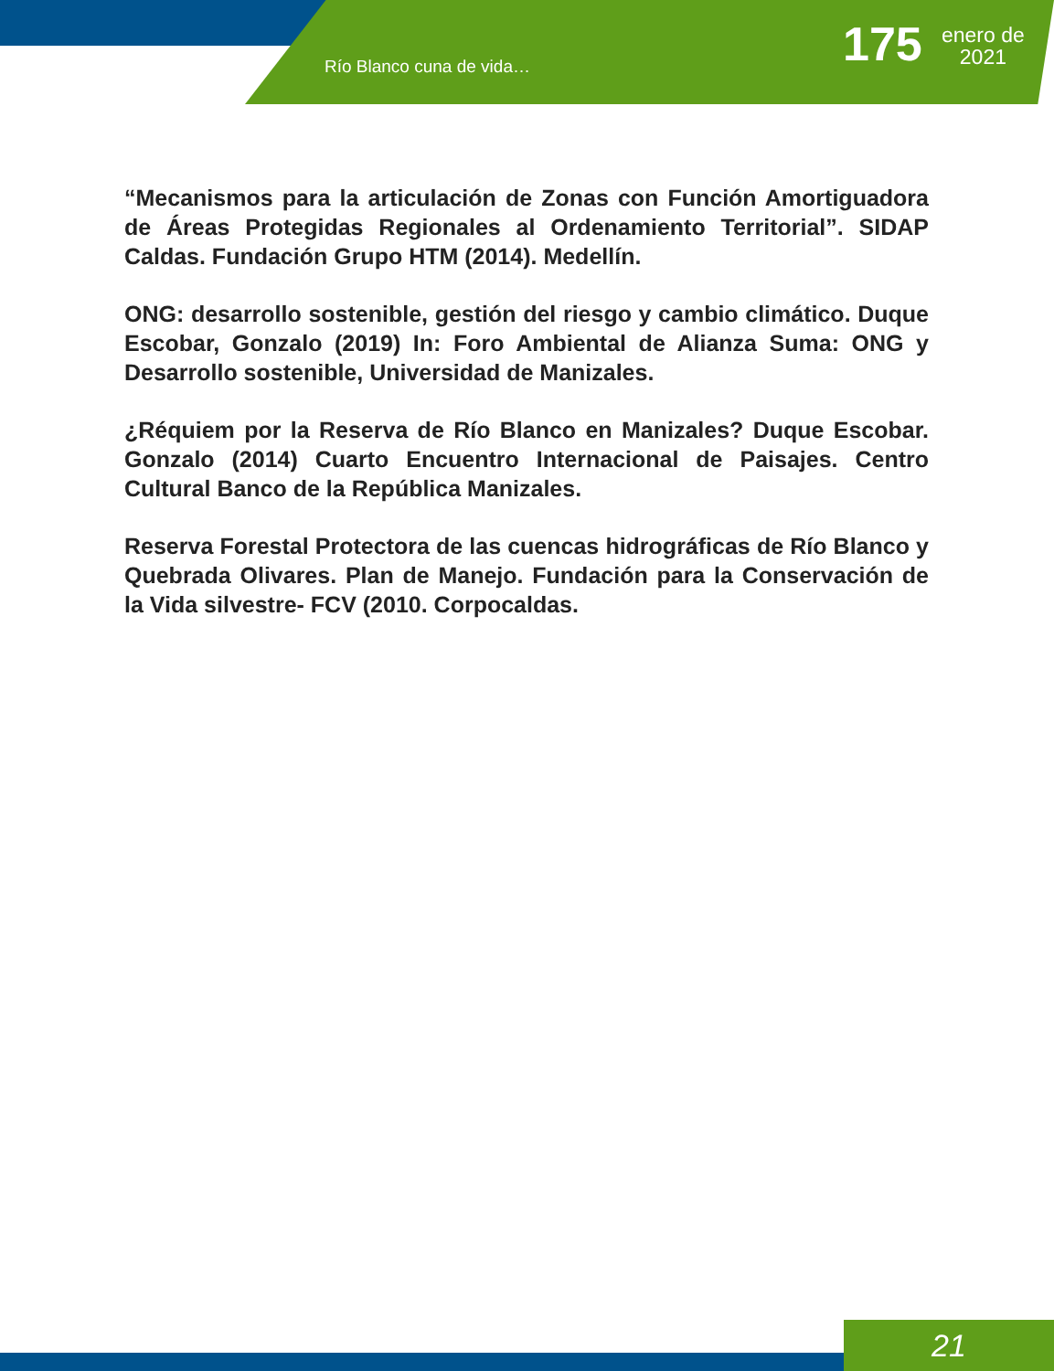Río Blanco cuna de vida… 175
enero de
2021
“Mecanismos para la articulación de Zonas con Función Amortiguadora de Áreas Protegidas Regionales al Ordenamiento Territorial”. SIDAP Caldas. Fundación Grupo HTM (2014). Medellín.
ONG: desarrollo sostenible, gestión del riesgo y cambio climático. Duque Escobar, Gonzalo (2019) In: Foro Ambiental de Alianza Suma: ONG y Desarrollo sostenible, Universidad de Manizales.
¿Réquiem por la Reserva de Río Blanco en Manizales? Duque Escobar. Gonzalo (2014) Cuarto Encuentro Internacional de Paisajes. Centro Cultural Banco de la República Manizales.
Reserva Forestal Protectora de las cuencas hidrográficas de Río Blanco y Quebrada Olivares. Plan de Manejo. Fundación para la Conservación de la Vida silvestre- FCV (2010. Corpocaldas.
21